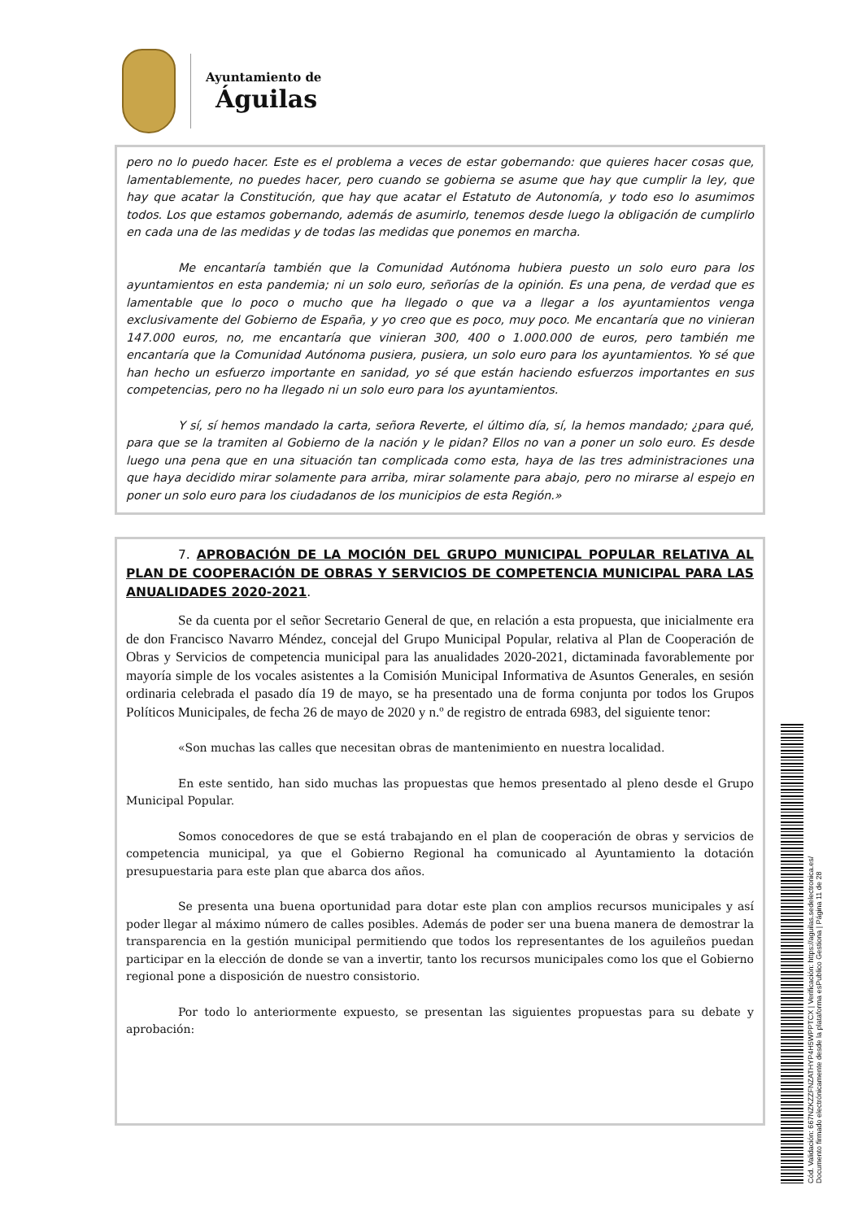Ayuntamiento de
Águilas
pero no lo puedo hacer. Este es el problema a veces de estar gobernando: que quieres hacer cosas que, lamentablemente, no puedes hacer, pero cuando se gobierna se asume que hay que cumplir la ley, que hay que acatar la Constitución, que hay que acatar el Estatuto de Autonomía, y todo eso lo asumimos todos. Los que estamos gobernando, además de asumirlo, tenemos desde luego la obligación de cumplirlo en cada una de las medidas y de todas las medidas que ponemos en marcha.
Me encantaría también que la Comunidad Autónoma hubiera puesto un solo euro para los ayuntamientos en esta pandemia; ni un solo euro, señorías de la opinión. Es una pena, de verdad que es lamentable que lo poco o mucho que ha llegado o que va a llegar a los ayuntamientos venga exclusivamente del Gobierno de España, y yo creo que es poco, muy poco. Me encantaría que no vinieran 147.000 euros, no, me encantaría que vinieran 300, 400 o 1.000.000 de euros, pero también me encantaría que la Comunidad Autónoma pusiera, pusiera, un solo euro para los ayuntamientos. Yo sé que han hecho un esfuerzo importante en sanidad, yo sé que están haciendo esfuerzos importantes en sus competencias, pero no ha llegado ni un solo euro para los ayuntamientos.
Y sí, sí hemos mandado la carta, señora Reverte, el último día, sí, la hemos mandado; ¿para qué, para que se la tramiten al Gobierno de la nación y le pidan? Ellos no van a poner un solo euro. Es desde luego una pena que en una situación tan complicada como esta, haya de las tres administraciones una que haya decidido mirar solamente para arriba, mirar solamente para abajo, pero no mirarse al espejo en poner un solo euro para los ciudadanos de los municipios de esta Región.»
7. APROBACIÓN DE LA MOCIÓN DEL GRUPO MUNICIPAL POPULAR RELATIVA AL PLAN DE COOPERACIÓN DE OBRAS Y SERVICIOS DE COMPETENCIA MUNICIPAL PARA LAS ANUALIDADES 2020-2021.
Se da cuenta por el señor Secretario General de que, en relación a esta propuesta, que inicialmente era de don Francisco Navarro Méndez, concejal del Grupo Municipal Popular, relativa al Plan de Cooperación de Obras y Servicios de competencia municipal para las anualidades 2020-2021, dictaminada favorablemente por mayoría simple de los vocales asistentes a la Comisión Municipal Informativa de Asuntos Generales, en sesión ordinaria celebrada el pasado día 19 de mayo, se ha presentado una de forma conjunta por todos los Grupos Políticos Municipales, de fecha 26 de mayo de 2020 y n.º de registro de entrada 6983, del siguiente tenor:
«Son muchas las calles que necesitan obras de mantenimiento en nuestra localidad.
En este sentido, han sido muchas las propuestas que hemos presentado al pleno desde el Grupo Municipal Popular.
Somos conocedores de que se está trabajando en el plan de cooperación de obras y servicios de competencia municipal, ya que el Gobierno Regional ha comunicado al Ayuntamiento la dotación presupuestaria para este plan que abarca dos años.
Se presenta una buena oportunidad para dotar este plan con amplios recursos municipales y así poder llegar al máximo número de calles posibles. Además de poder ser una buena manera de demostrar la transparencia en la gestión municipal permitiendo que todos los representantes de los aguileños puedan participar en la elección de donde se van a invertir, tanto los recursos municipales como los que el Gobierno regional pone a disposición de nuestro consistorio.
Por todo lo anteriormente expuesto, se presentan las siguientes propuestas para su debate y aprobación:
Cód. Validación: 667NZKZZFNZATHYP4H5WPPTCX | Verificación: https://aguilas.sedelectronica.es/
Documento firmado electrónicamente desde la plataforma esPublico Gestiona | Página 11 de 28